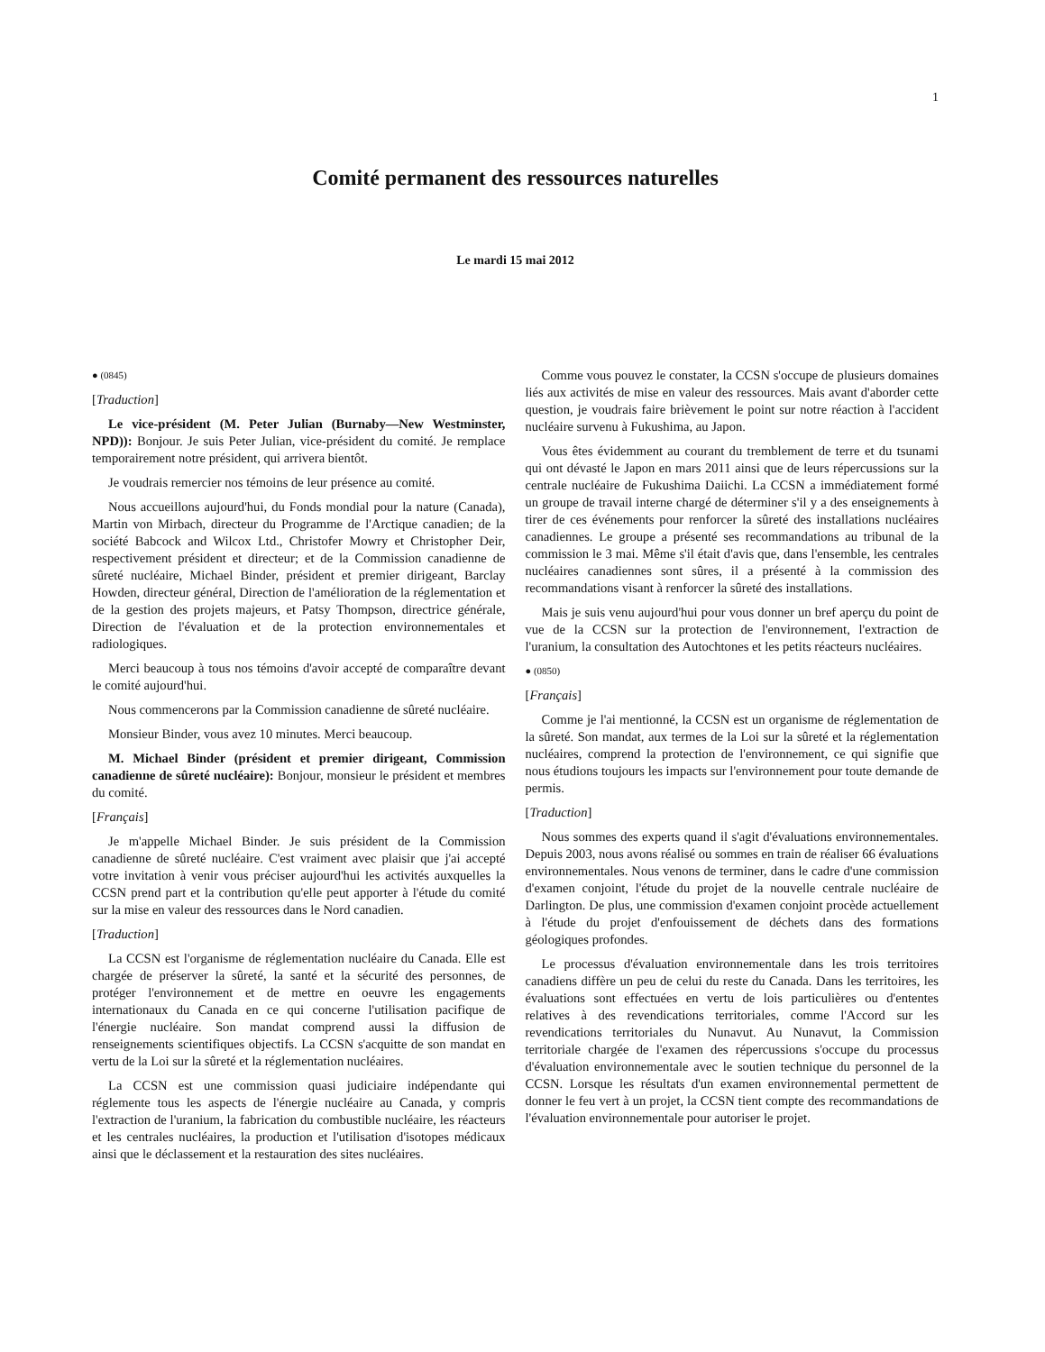1
Comité permanent des ressources naturelles
Le mardi 15 mai 2012
● (0845)
[Traduction]
Le vice-président (M. Peter Julian (Burnaby—New Westminster, NPD)): Bonjour. Je suis Peter Julian, vice-président du comité. Je remplace temporairement notre président, qui arrivera bientôt.
Je voudrais remercier nos témoins de leur présence au comité.
Nous accueillons aujourd'hui, du Fonds mondial pour la nature (Canada), Martin von Mirbach, directeur du Programme de l'Arctique canadien; de la société Babcock and Wilcox Ltd., Christofer Mowry et Christopher Deir, respectivement président et directeur; et de la Commission canadienne de sûreté nucléaire, Michael Binder, président et premier dirigeant, Barclay Howden, directeur général, Direction de l'amélioration de la réglementation et de la gestion des projets majeurs, et Patsy Thompson, directrice générale, Direction de l'évaluation et de la protection environnementales et radiologiques.
Merci beaucoup à tous nos témoins d'avoir accepté de comparaître devant le comité aujourd'hui.
Nous commencerons par la Commission canadienne de sûreté nucléaire.
Monsieur Binder, vous avez 10 minutes. Merci beaucoup.
M. Michael Binder (président et premier dirigeant, Commission canadienne de sûreté nucléaire): Bonjour, monsieur le président et membres du comité.
[Français]
Je m'appelle Michael Binder. Je suis président de la Commission canadienne de sûreté nucléaire. C'est vraiment avec plaisir que j'ai accepté votre invitation à venir vous préciser aujourd'hui les activités auxquelles la CCSN prend part et la contribution qu'elle peut apporter à l'étude du comité sur la mise en valeur des ressources dans le Nord canadien.
[Traduction]
La CCSN est l'organisme de réglementation nucléaire du Canada. Elle est chargée de préserver la sûreté, la santé et la sécurité des personnes, de protéger l'environnement et de mettre en oeuvre les engagements internationaux du Canada en ce qui concerne l'utilisation pacifique de l'énergie nucléaire. Son mandat comprend aussi la diffusion de renseignements scientifiques objectifs. La CCSN s'acquitte de son mandat en vertu de la Loi sur la sûreté et la réglementation nucléaires.
La CCSN est une commission quasi judiciaire indépendante qui réglemente tous les aspects de l'énergie nucléaire au Canada, y compris l'extraction de l'uranium, la fabrication du combustible nucléaire, les réacteurs et les centrales nucléaires, la production et l'utilisation d'isotopes médicaux ainsi que le déclassement et la restauration des sites nucléaires.
Comme vous pouvez le constater, la CCSN s'occupe de plusieurs domaines liés aux activités de mise en valeur des ressources. Mais avant d'aborder cette question, je voudrais faire brièvement le point sur notre réaction à l'accident nucléaire survenu à Fukushima, au Japon.
Vous êtes évidemment au courant du tremblement de terre et du tsunami qui ont dévasté le Japon en mars 2011 ainsi que de leurs répercussions sur la centrale nucléaire de Fukushima Daiichi. La CCSN a immédiatement formé un groupe de travail interne chargé de déterminer s'il y a des enseignements à tirer de ces événements pour renforcer la sûreté des installations nucléaires canadiennes. Le groupe a présenté ses recommandations au tribunal de la commission le 3 mai. Même s'il était d'avis que, dans l'ensemble, les centrales nucléaires canadiennes sont sûres, il a présenté à la commission des recommandations visant à renforcer la sûreté des installations.
Mais je suis venu aujourd'hui pour vous donner un bref aperçu du point de vue de la CCSN sur la protection de l'environnement, l'extraction de l'uranium, la consultation des Autochtones et les petits réacteurs nucléaires.
● (0850)
[Français]
Comme je l'ai mentionné, la CCSN est un organisme de réglementation de la sûreté. Son mandat, aux termes de la Loi sur la sûreté et la réglementation nucléaires, comprend la protection de l'environnement, ce qui signifie que nous étudions toujours les impacts sur l'environnement pour toute demande de permis.
[Traduction]
Nous sommes des experts quand il s'agit d'évaluations environnementales. Depuis 2003, nous avons réalisé ou sommes en train de réaliser 66 évaluations environnementales. Nous venons de terminer, dans le cadre d'une commission d'examen conjoint, l'étude du projet de la nouvelle centrale nucléaire de Darlington. De plus, une commission d'examen conjoint procède actuellement à l'étude du projet d'enfouissement de déchets dans des formations géologiques profondes.
Le processus d'évaluation environnementale dans les trois territoires canadiens diffère un peu de celui du reste du Canada. Dans les territoires, les évaluations sont effectuées en vertu de lois particulières ou d'ententes relatives à des revendications territoriales, comme l'Accord sur les revendications territoriales du Nunavut. Au Nunavut, la Commission territoriale chargée de l'examen des répercussions s'occupe du processus d'évaluation environnementale avec le soutien technique du personnel de la CCSN. Lorsque les résultats d'un examen environnemental permettent de donner le feu vert à un projet, la CCSN tient compte des recommandations de l'évaluation environnementale pour autoriser le projet.